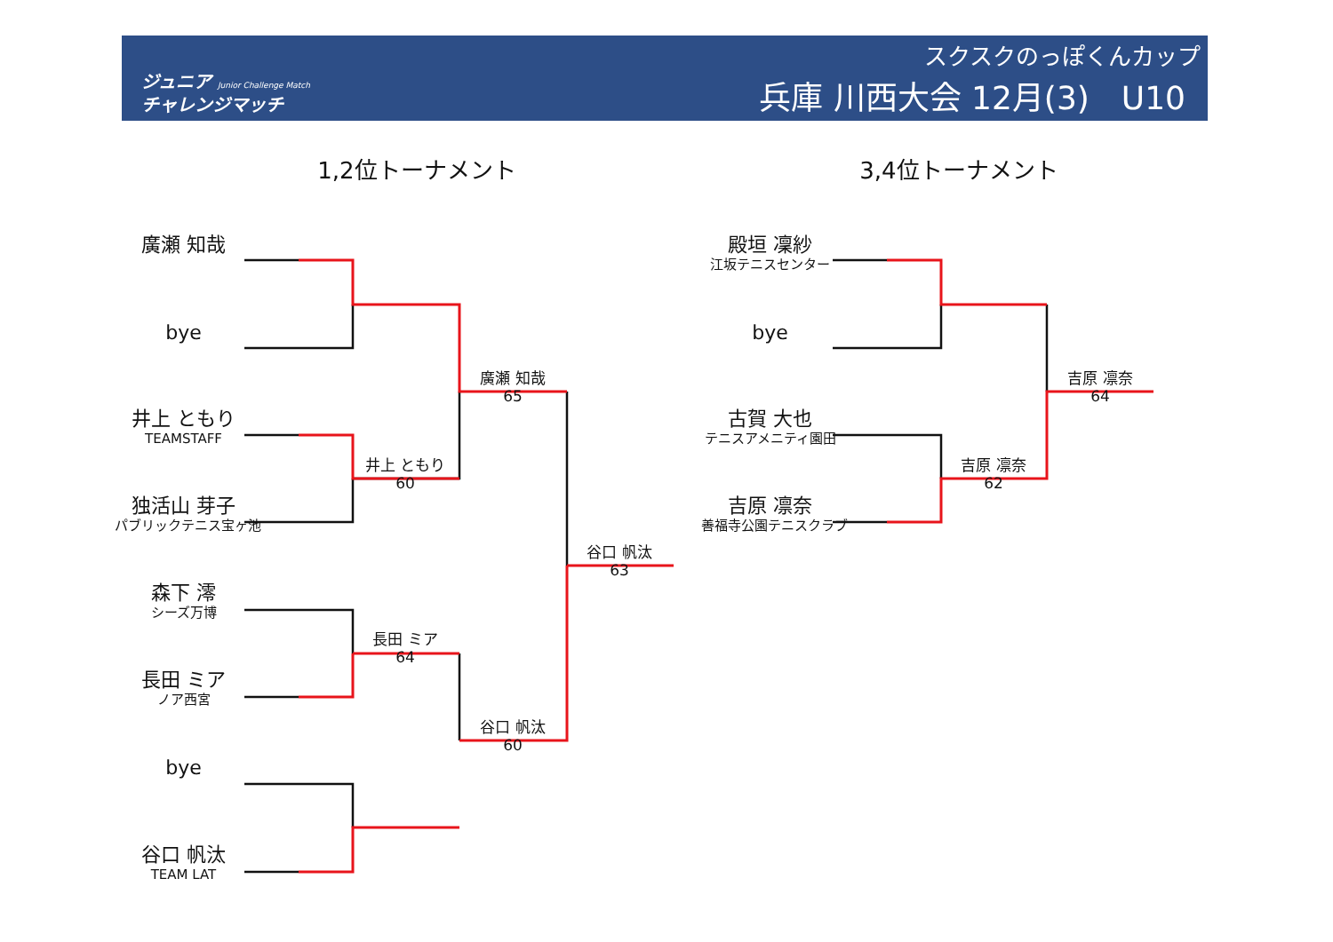ジュニア Junior Challenge Match
チャレンジマッチ
スクスクのっぽくんカップ
兵庫 川西大会 12月(3)　U10
1,2位トーナメント
3,4位トーナメント
廣瀬 知哉
bye
井上 ともり
TEAMSTAFF
独活山 芽子
パブリックテニス宝ヶ池
森下 澪
シーズ万博
長田 ミア
ノア西宮
bye
谷口 帆汰
TEAM LAT
井上 ともり
60
長田 ミア
64
廣瀬 知哉
65
谷口 帆汰
60
谷口 帆汰
63
殿垣 凜紗
江坂テニスセンター
bye
古賀 大也
テニスアメニティ園田
吉原 凛奈
善福寺公園テニスクラブ
吉原 凛奈
62
吉原 凛奈
64